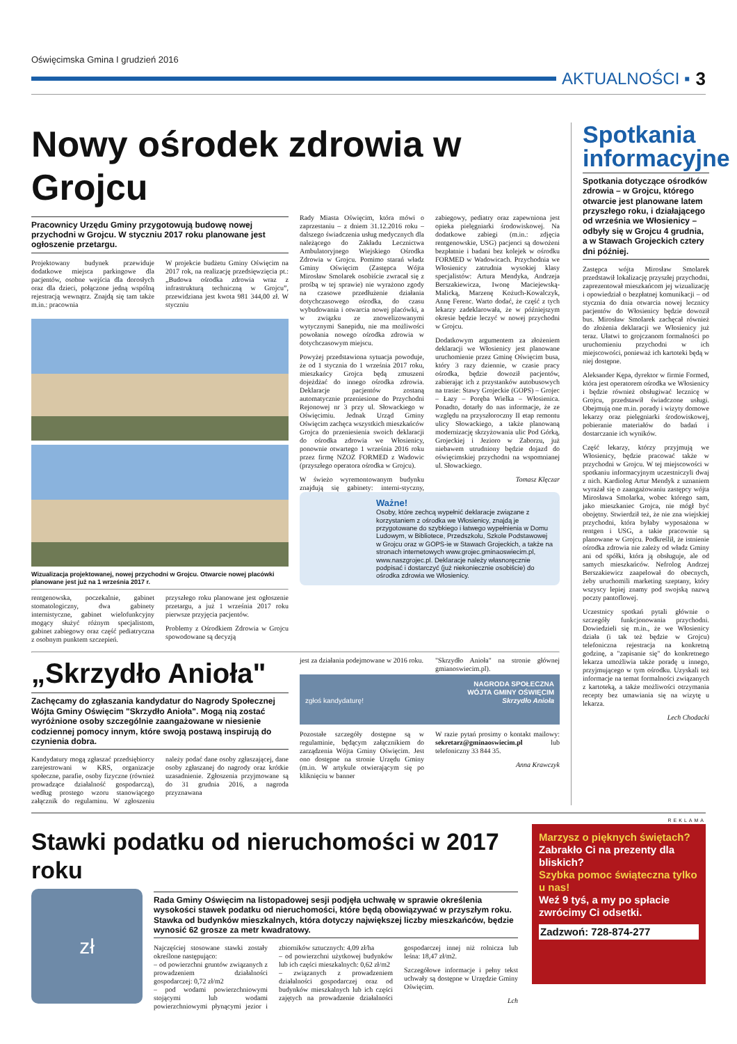Oświęcimska Gmina I grudzień 2016
AKTUALNOŚCI ▪ 3
Nowy ośrodek zdrowia w Grojcu
Pracownicy Urzędu Gminy przygotowują budowę nowej przychodni w Grojcu. W styczniu 2017 roku planowane jest ogłoszenie przetargu.
Projektowany budynek przewiduje dodatkowe miejsca parkingowe dla pacjentów, osobne wejścia dla dorosłych oraz dla dzieci, połączone jedną wspólną rejestracją wewnątrz. Znajdą się tam także m.in.: pracownia
W projekcie budżetu Gminy Oświęcim na 2017 rok, na realizację przedsięwzięcia pt.: „Budowa ośrodka zdrowia wraz z infrastrukturą techniczną w Grojcu”, przewidziana jest kwota 981 344,00 zł. W styczniu
Wizualizacja projektowanej, nowej przychodni w Grojcu. Otwarcie nowej placówki planowane jest już na 1 września 2017 r.
rentgenowska, poczekalnie, gabinet stomatologiczny, dwa gabinety internistyczne, gabinet wielofunkcyjny mogący służyć różnym specjalistom, gabinet zabiegowy oraz część pediatryczna z osobnym punktem szczepień.
przyszłego roku planowane jest ogłoszenie przetargu, a już 1 września 2017 roku pierwsze przyjęcia pacjentów.
Problemy z Ośrodkiem Zdrowia w Grojcu spowodowane są decyzją
Rady Miasta Oświęcim, która mówi o zaprzestaniu – z dniem 31.12.2016 roku – dalszego świadczenia usług medycznych dla należącego do Zakładu Lecznictwa Ambulatoryjnego Wiejskiego Ośrodka Zdrowia w Grojcu. Pomimo starań władz Gminy Oświęcim (Zastępca Wójta Mirosław Smolarek osobiście zwracał się z prośbą w tej sprawie) nie wyrażono zgody na czasowe przedłużenie działania dotychczasowego ośrodka, do czasu wybudowania i otwarcia nowej placówki, a w związku ze znowelizowanymi wytycznymi Sanepidu, nie ma możliwości powołania nowego ośrodka zdrowia w dotychczasowym miejscu.
Powyżej przedstawiona sytuacja powoduje, że od 1 stycznia do 1 września 2017 roku, mieszkańcy Grojca będą zmuszeni dojeżdżać do innego ośrodka zdrowia. Deklaracje pacjentów zostaną automatycznie przeniesione do Przychodni Rejonowej nr 3 przy ul. Słowackiego w Oświęcimiu. Jednak Urząd Gminy Oświęcim zachęca wszystkich mieszkańców Grojca do przeniesienia swoich deklaracji do ośrodka zdrowia we Włosienicy, ponownie otwartego 1 września 2016 roku przez firmę NZOZ FORMED z Wadowic (przyszłego operatora ośrodka w Grojcu).
W świeżo wyremontowanym budynku znajdują się gabinety: interni-styczny, zabiegowy, pediatry oraz zapewniona jest opieka pielęgniarki środowiskowej. Na dodatkowe zabiegi (m.in.: zdjęcia rentgenowskie, USG) pacjenci są dowożeni bezpłatnie i badani bez kolejek w ośrodku FORMED w Wadowicach. Przychodnia we Włosienicy zatrudnia wysokiej klasy specjalistów: Artura Mendyka, Andrzeja Berszakiewicza, Iwonę Maciejewską-Malicką, Marzenę Kożuch-Kowalczyk, Annę Ferenc. Warto dodać, że część z tych lekarzy zadeklarowała, że w późniejszym okresie będzie leczyć w nowej przychodni w Grojcu.
Dodatkowym argumentem za złożeniem deklaracji we Włosienicy jest planowane uruchomienie przez Gminę Oświęcim busa, który 3 razy dziennie, w czasie pracy ośrodka, będzie dowoził pacjentów, zabierając ich z przystanków autobusowych na trasie: Stawy Grojeckie (GOPS) – Grojec – Łazy – Poręba Wielka – Włosienica. Ponadto, dotarły do nas informacje, że ze względu na przyszłoroczny II etap remontu ulicy Słowackiego, a także planowaną modernizację skrzyżowania ulic Pod Górką, Grojeckiej i Jezioro w Zaborzu, już niebawem utrudniony będzie dojazd do oświęcimskiej przychodni na wspomnianej ul. Słowackiego.
Tomasz Klęczar
Ważne!
Osoby, które zechcą wypełnić deklaracje związane z korzystaniem z ośrodka we Włosienicy, znajdą je przygotowane do szybkiego i łatwego wypełnienia w Domu Ludowym, w Bibliotece, Przedszkolu, Szkole Podstawowej w Grojcu oraz w GOPS-ie w Stawach Grojeckich, a także na stronach internetowych www.grojec.gminaoswiecim.pl, www.naszgrojec.pl. Deklaracje należy własnoręcznie podpisać i dostarczyć (już niekoniecznie osobiście) do ośrodka zdrowia we Włosienicy.
„Skrzydło Anioła"
Zachęcamy do zgłaszania kandydatur do Nagrody Społecznej Wójta Gminy Oświęcim "Skrzydło Anioła". Mogą nią zostać wyróżnione osoby szczególnie zaangażowane w niesienie codziennej pomocy innym, które swoją postawą inspirują do czynienia dobra.
Kandydatury mogą zgłaszać przedsiębiorcy zarejestrowani w KRS, organizacje społeczne, parafie, osoby fizyczne (również prowadzące działalność gospodarczą), według prostego wzoru stanowiącego załącznik do regulaminu. W zgłoszeniu należy podać dane osoby zgłaszającej, dane osoby zgłaszanej do nagrody oraz krótkie uzasadnienie. Zgłoszenia przyjmowane są do 31 grudnia 2016, a nagroda przyznawana
jest za działania podejmowane w 2016 roku.
"Skrzydło Anioła" na stronie głównej gmianoswiecim.pl).
NAGRODA SPOŁECZNA
WÓJTA GMINY OŚWIĘCIM
zgłoś kandydaturę! Skrzydło Anioła
Pozostałe szczegóły dostępne są w regulaminie, będącym załącznikiem do zarządzenia Wójta Gminy Oświęcim. Jest ono dostępne na stronie Urzędu Gminy (m.in. W artykule otwierającym się po kliknięciu w banner
W razie pytań prosimy o kontakt mailowy: sekretarz@gminaoswiecim.pl lub telefoniczny 33 844 35.
Anna Krawczyk
Spotkania informacyjne
Spotkania dotyczące ośrodków zdrowia – w Grojcu, którego otwarcie jest planowane latem przyszłego roku, i działającego od września we Włosienicy – odbyły się w Grojcu 4 grudnia, a w Stawach Grojeckich cztery dni później.
Zastępca wójta Mirosław Smolarek przedstawił lokalizację przyszłej przychodni, zaprezentował mieszkańcom jej wizualizację i opowiedział o bezpłatnej komunikacji – od stycznia do dnia otwarcia nowej lecznicy pacjentów do Włosienicy będzie dowoził bus. Mirosław Smolarek zachęcał również do złożenia deklaracji we Włosienicy już teraz. Ułatwi to grojczanom formalności po uruchomieniu przychodni w ich miejscowości, ponieważ ich kartoteki będą w niej dostępne.
Aleksander Kępa, dyrektor w firmie Formed, która jest operatorem ośrodka we Włosienicy i będzie również obsługiwać lecznicę w Grojcu, przedstawił świadczone usługi. Obejmują one m.in. porady i wizyty domowe lekarzy oraz pielęgniarki środowiskowej, pobieranie materiałów do badań i dostarczanie ich wyników.
Część lekarzy, którzy przyjmują we Włosienicy, będzie pracować także w przychodni w Grojcu. W tej miejscowości w spotkaniu informacyjnym uczestniczyli dwaj z nich. Kardiolog Artur Mendyk z uznaniem wyrażał się o zaangażowaniu zastępcy wójta Mirosława Smolarka, wobec którego sam, jako mieszkaniec Grojca, nie mógł być obojętny. Stwierdził też, że nie zna wiejskiej przychodni, która byłaby wyposażona w rentgen i USG, a takie pracownie są planowane w Grojcu. Podkreślił, że istnienie ośrodka zdrowia nie zależy od władz Gminy ani od spółki, która ją obsługuje, ale od samych mieszkańców. Nefrolog Andrzej Berszakiewicz zaapelował do obecnych, żeby uruchomili marketing szeptany, który wszyscy lepiej znamy pod swojską nazwą poczty pantoflowej.
Uczestnicy spotkań pytali głównie o szczegóły funkcjonowania przychodni. Dowiedzieli się m.in., że we Włosienicy działa (i tak też będzie w Grojcu) telefoniczna rejestracja na konkretną godzinę, a "zapisanie się" do konkretnego lekarza umożliwia także poradę u innego, przyjmującego w tym ośrodku. Uzyskali też informacje na temat formalności związanych z kartoteką, a także możliwości otrzymania recepty bez umawiania się na wizytę u lekarza.
Lech Chodacki
Stawki podatku od nieruchomości w 2017 roku
zł
Rada Gminy Oświęcim na listopadowej sesji podjęła uchwałę w sprawie określenia wysokości stawek podatku od nieruchomości, które będą obowiązywać w przyszłym roku. Stawka od budynków mieszkalnych, która dotyczy największej liczby mieszkańców, będzie wynosić 62 grosze za metr kwadratowy.
Najczęściej stosowane stawki zostały określone następująco:
– od powierzchni gruntów związanych z prowadzeniem działalności gospodarczej: 0,72 zł/m2
– pod wodami powierzchniowymi stojącymi lub wodami powierzchniowymi płynącymi jezior i zbiorników sztucznych: 4,09 zł/ha
– od powierzchni użytkowej budynków lub ich części mieszkalnych: 0,62 zł/m2
– związanych z prowadzeniem działalności gospodarczej oraz od budynków mieszkalnych lub ich części zajętych na prowadzenie działalności gospodarczej innej niż rolnicza lub leśna: 18,47 zł/m2.
Szczegółowe informacje i pełny tekst uchwały są dostępne w Urzędzie Gminy Oświęcim.
Lch
REKLAMA
Marzysz o pięknych świętach?
Zabrakło Ci na prezenty dla bliskich?
Szybka pomoc świąteczna tylko u nas!
Weź 9 tyś, a my po spłacie zwrócimy Ci odsetki.
Zadzwoń: 728-874-277